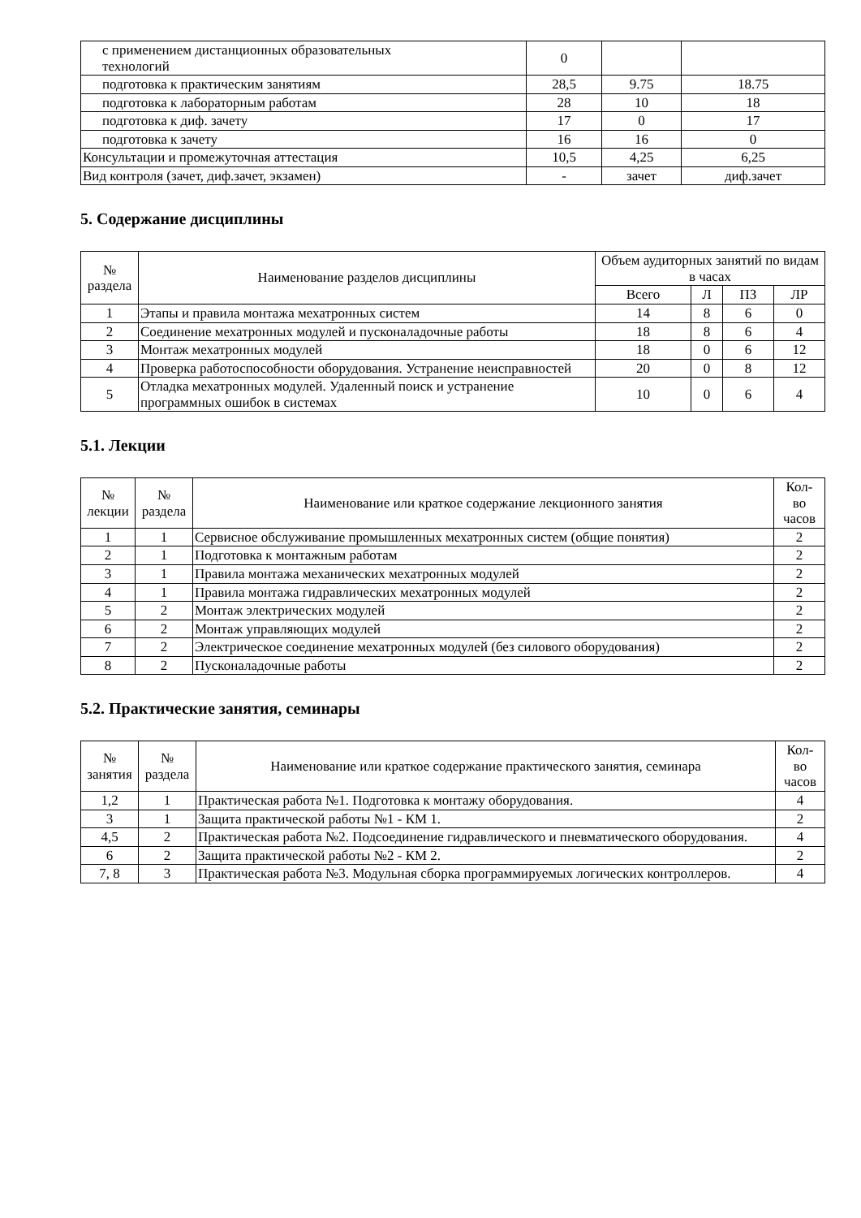| с применением дистанционных образовательных технологий | 0 | | |
| подготовка к практическим занятиям | 28,5 | 9.75 | 18.75 |
| подготовка к лабораторным работам | 28 | 10 | 18 |
| подготовка к диф. зачету | 17 | 0 | 17 |
| подготовка к зачету | 16 | 16 | 0 |
| Консультации и промежуточная аттестация | 10,5 | 4,25 | 6,25 |
| Вид контроля (зачет, диф.зачет, экзамен) | - | зачет | диф.зачет |
5. Содержание дисциплины
| № раздела | Наименование разделов дисциплины | Объем аудиторных занятий по видам в часах | | | |
| --- | --- | --- | --- | --- | --- |
| | | Всего | Л | ПЗ | ЛР |
| 1 | Этапы и правила монтажа мехатронных систем | 14 | 8 | 6 | 0 |
| 2 | Соединение мехатронных модулей и пусконаладочные работы | 18 | 8 | 6 | 4 |
| 3 | Монтаж мехатронных модулей | 18 | 0 | 6 | 12 |
| 4 | Проверка работоспособности оборудования. Устранение неисправностей | 20 | 0 | 8 | 12 |
| 5 | Отладка мехатронных модулей. Удаленный поиск и устранение программных ошибок в системах | 10 | 0 | 6 | 4 |
5.1. Лекции
| № лекции | № раздела | Наименование или краткое содержание лекционного занятия | Кол- во часов |
| --- | --- | --- | --- |
| 1 | 1 | Сервисное обслуживание промышленных мехатронных систем (общие понятия) | 2 |
| 2 | 1 | Подготовка к монтажным работам | 2 |
| 3 | 1 | Правила монтажа механических мехатронных модулей | 2 |
| 4 | 1 | Правила монтажа гидравлических мехатронных модулей | 2 |
| 5 | 2 | Монтаж электрических модулей | 2 |
| 6 | 2 | Монтаж управляющих модулей | 2 |
| 7 | 2 | Электрическое соединение мехатронных модулей (без силового оборудования) | 2 |
| 8 | 2 | Пусконаладочные работы | 2 |
5.2. Практические занятия, семинары
| № занятия | № раздела | Наименование или краткое содержание практического занятия, семинара | Кол- во часов |
| --- | --- | --- | --- |
| 1,2 | 1 | Практическая работа №1. Подготовка к монтажу оборудования. | 4 |
| 3 | 1 | Защита практической работы №1 - КМ 1. | 2 |
| 4,5 | 2 | Практическая работа №2. Подсоединение гидравлического и пневматического оборудования. | 4 |
| 6 | 2 | Защита практической работы №2 - КМ 2. | 2 |
| 7, 8 | 3 | Практическая работа №3. Модульная сборка программируемых логических контроллеров. | 4 |